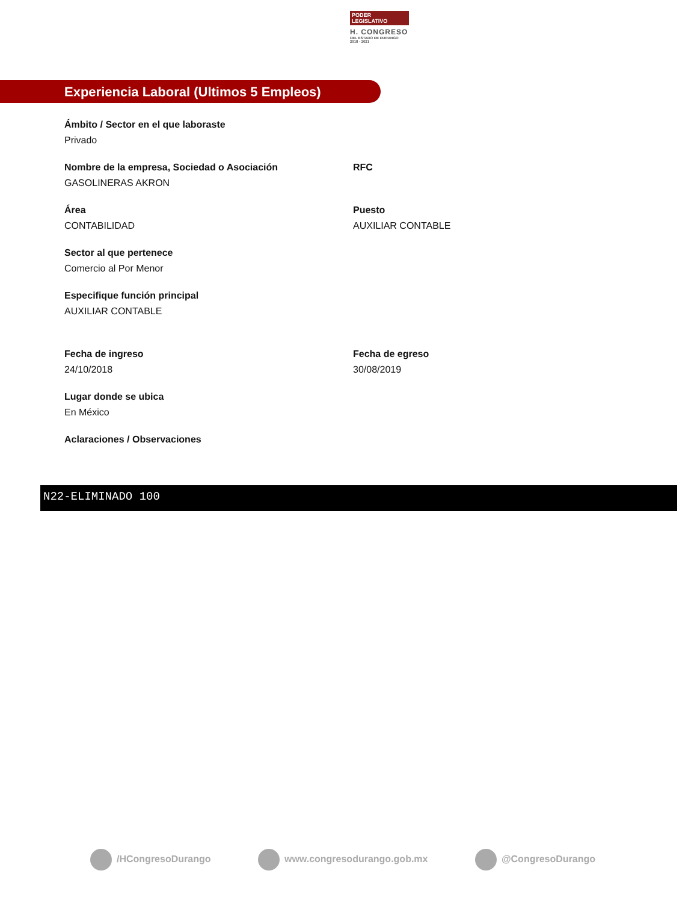PODER LEGISLATIVO
H. CONGRESO
DEL ESTADO DE DURANGO
2018 - 2021
Experiencia Laboral (Ultimos 5 Empleos)
Ámbito / Sector en el que laboraste
Privado
Nombre de la empresa, Sociedad o Asociación
GASOLINERAS AKRON
RFC
Área
CONTABILIDAD
Puesto
AUXILIAR CONTABLE
Sector al que pertenece
Comercio al Por Menor
Especifique función principal
AUXILIAR CONTABLE
Fecha de ingreso
24/10/2018
Fecha de egreso
30/08/2019
Lugar donde se ubica
En México
Aclaraciones / Observaciones
N22-ELIMINADO 100
/HCongresoDurango www.congresodurango.gob.mx @CongresoDurango